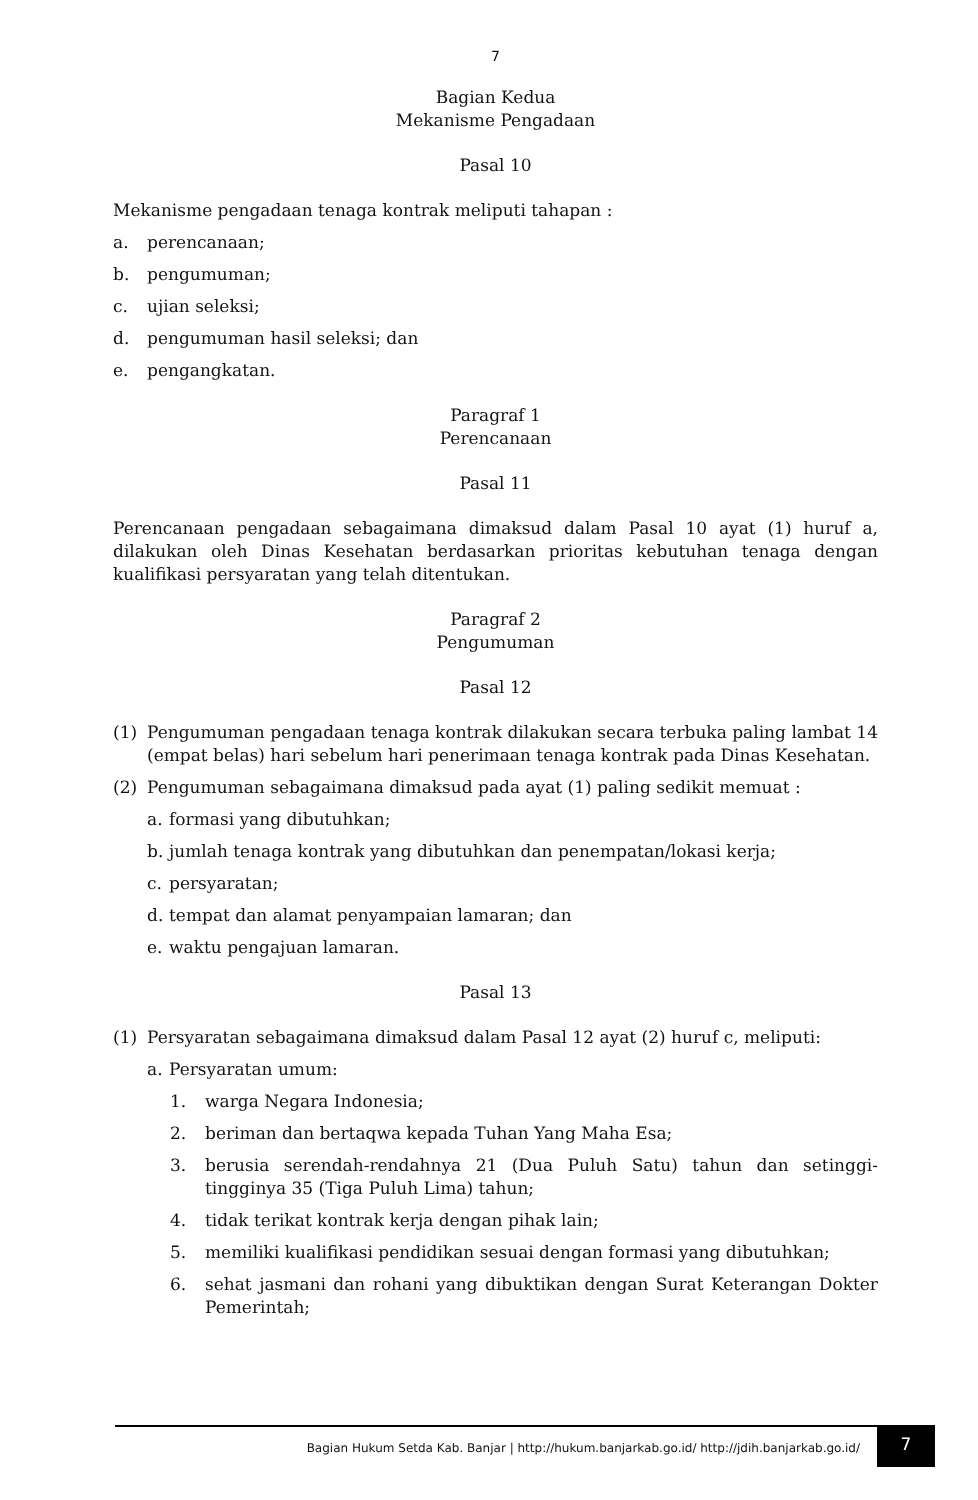7
Bagian Kedua
Mekanisme Pengadaan
Pasal 10
Mekanisme pengadaan tenaga kontrak meliputi tahapan :
a. perencanaan;
b. pengumuman;
c. ujian seleksi;
d. pengumuman hasil seleksi; dan
e. pengangkatan.
Paragraf 1
Perencanaan
Pasal 11
Perencanaan pengadaan sebagaimana dimaksud dalam Pasal 10 ayat (1) huruf a, dilakukan oleh Dinas Kesehatan berdasarkan prioritas kebutuhan tenaga dengan kualifikasi persyaratan yang telah ditentukan.
Paragraf 2
Pengumuman
Pasal 12
(1) Pengumuman pengadaan tenaga kontrak dilakukan secara terbuka paling lambat 14 (empat belas) hari sebelum hari penerimaan tenaga kontrak pada Dinas Kesehatan.
(2) Pengumuman sebagaimana dimaksud pada ayat (1) paling sedikit memuat :
a. formasi yang dibutuhkan;
b. jumlah tenaga kontrak yang dibutuhkan dan penempatan/lokasi kerja;
c. persyaratan;
d. tempat dan alamat penyampaian lamaran; dan
e. waktu pengajuan lamaran.
Pasal 13
(1) Persyaratan sebagaimana dimaksud dalam Pasal 12 ayat (2) huruf c, meliputi:
a. Persyaratan umum:
1. warga Negara Indonesia;
2. beriman dan bertaqwa kepada Tuhan Yang Maha Esa;
3. berusia serendah-rendahnya 21 (Dua Puluh Satu) tahun dan setinggi-tingginya 35 (Tiga Puluh Lima) tahun;
4. tidak terikat kontrak kerja dengan pihak lain;
5. memiliki kualifikasi pendidikan sesuai dengan formasi yang dibutuhkan;
6. sehat jasmani dan rohani yang dibuktikan dengan Surat Keterangan Dokter Pemerintah;
Bagian Hukum Setda Kab. Banjar | http://hukum.banjarkab.go.id/ http://jdih.banjarkab.go.id/
7